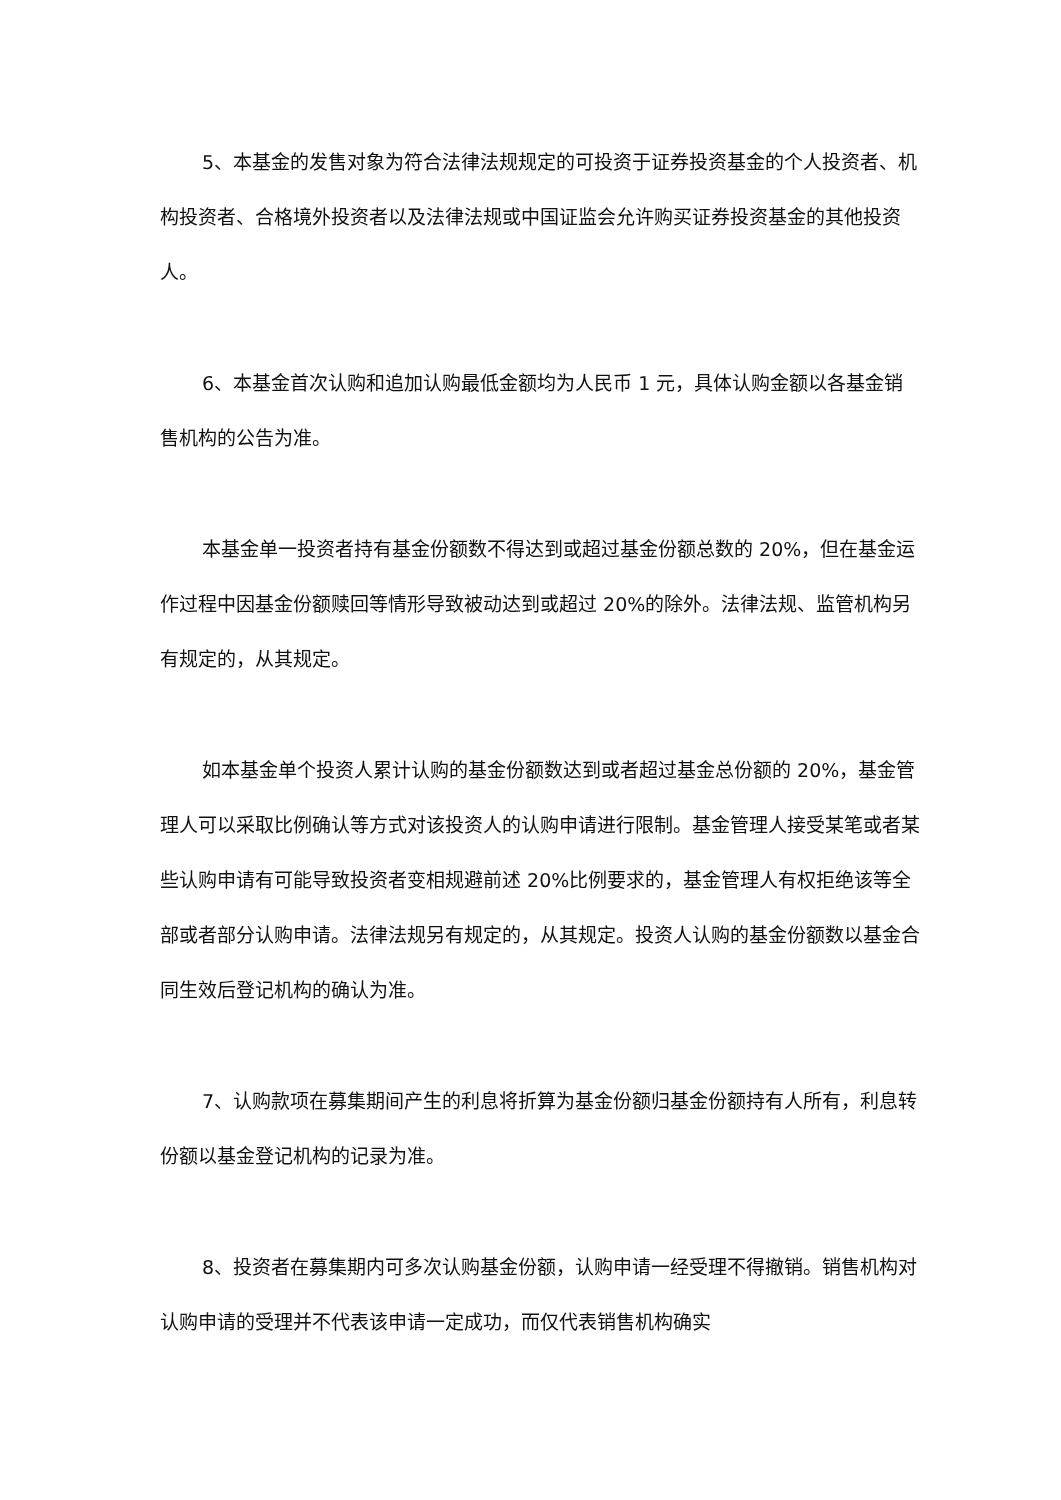5、本基金的发售对象为符合法律法规规定的可投资于证券投资基金的个人投资者、机构投资者、合格境外投资者以及法律法规或中国证监会允许购买证券投资基金的其他投资人。
6、本基金首次认购和追加认购最低金额均为人民币 1 元，具体认购金额以各基金销售机构的公告为准。
本基金单一投资者持有基金份额数不得达到或超过基金份额总数的 20%，但在基金运作过程中因基金份额赎回等情形导致被动达到或超过 20%的除外。法律法规、监管机构另有规定的，从其规定。
如本基金单个投资人累计认购的基金份额数达到或者超过基金总份额的 20%，基金管理人可以采取比例确认等方式对该投资人的认购申请进行限制。基金管理人接受某笔或者某些认购申请有可能导致投资者变相规避前述 20%比例要求的，基金管理人有权拒绝该等全部或者部分认购申请。法律法规另有规定的，从其规定。投资人认购的基金份额数以基金合同生效后登记机构的确认为准。
7、认购款项在募集期间产生的利息将折算为基金份额归基金份额持有人所有，利息转份额以基金登记机构的记录为准。
8、投资者在募集期内可多次认购基金份额，认购申请一经受理不得撤销。销售机构对认购申请的受理并不代表该申请一定成功，而仅代表销售机构确实